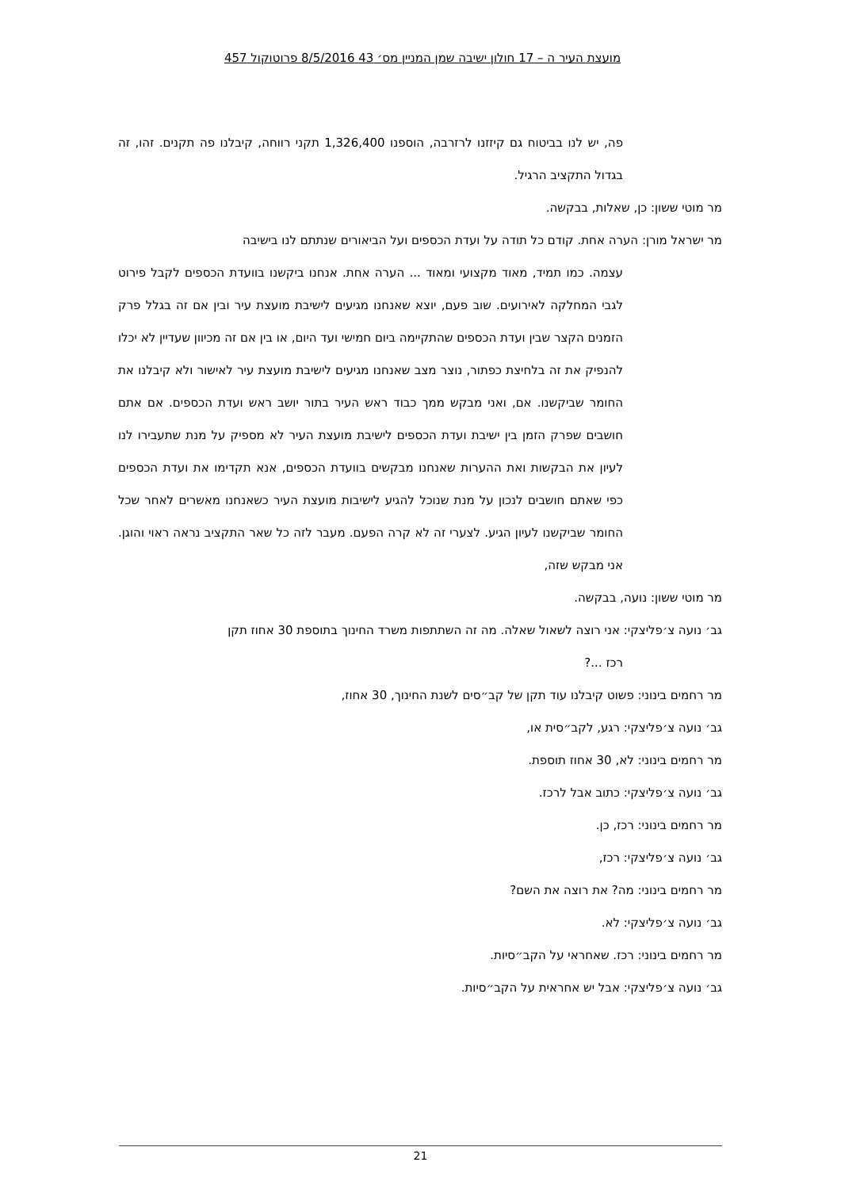מועצת העיר ה – 17 חולון ישיבה שמן המניין מס׳ 43 8/5/2016 פרוטוקול 457
פה, יש לנו בביטוח גם קיזזנו לרזרבה, הוספנו 1,326,400 תקני רווחה, קיבלנו פה תקנים. זהו, זה בגדול התקציב הרגיל.
מר מוטי ששון: כן, שאלות, בבקשה.
מר ישראל מורן: הערה אחת. קודם כל תודה על ועדת הכספים ועל הביאורים שנתתם לנו בישיבה
עצמה. כמו תמיד, מאוד מקצועי ומאוד ... הערה אחת. אנחנו ביקשנו בוועדת הכספים לקבל פירוט לגבי המחלקה לאירועים. שוב פעם, יוצא שאנחנו מגיעים לישיבת מועצת עיר ובין אם זה בגלל פרק הזמנים הקצר שבין ועדת הכספים שהתקיימה ביום חמישי ועד היום, או בין אם זה מכיוון שעדיין לא יכלו להנפיק את זה בלחיצת כפתור, נוצר מצב שאנחנו מגיעים לישיבת מועצת עיר לאישור ולא קיבלנו את החומר שביקשנו. אם, ואני מבקש ממך כבוד ראש העיר בתור יושב ראש ועדת הכספים. אם אתם חושבים שפרק הזמן בין ישיבת ועדת הכספים לישיבת מועצת העיר לא מספיק על מנת שתעבירו לנו לעיון את הבקשות ואת ההערות שאנחנו מבקשים בוועדת הכספים, אנא תקדימו את ועדת הכספים כפי שאתם חושבים לנכון על מנת שנוכל להגיע לישיבות מועצת העיר כשאנחנו מאשרים לאחר שכל החומר שביקשנו לעיון הגיע. לצערי זה לא קרה הפעם. מעבר לזה כל שאר התקציב נראה ראוי והוגן. אני מבקש שזה,
מר מוטי ששון: נועה, בבקשה.
גב׳ נועה צ׳פליצקי: אני רוצה לשאול שאלה. מה זה השתתפות משרד החינוך בתוספת 30 אחוז תקן
רכז ...?
מר רחמים בינוני: פשוט קיבלנו עוד תקן של קב״סים לשנת החינוך, 30 אחוז,
גב׳ נועה צ׳פליצקי: רגע, לקב״סית או,
מר רחמים בינוני: לא, 30 אחוז תוספת.
גב׳ נועה צ׳פליצקי: כתוב אבל לרכז.
מר רחמים בינוני: רכז, כן.
גב׳ נועה צ׳פליצקי: רכז,
מר רחמים בינוני: מה? את רוצה את השם?
גב׳ נועה צ׳פליצקי: לא.
מר רחמים בינוני: רכז. שאחראי על הקב״סיות.
גב׳ נועה צ׳פליצקי: אבל יש אחראית על הקב״סיות.
21